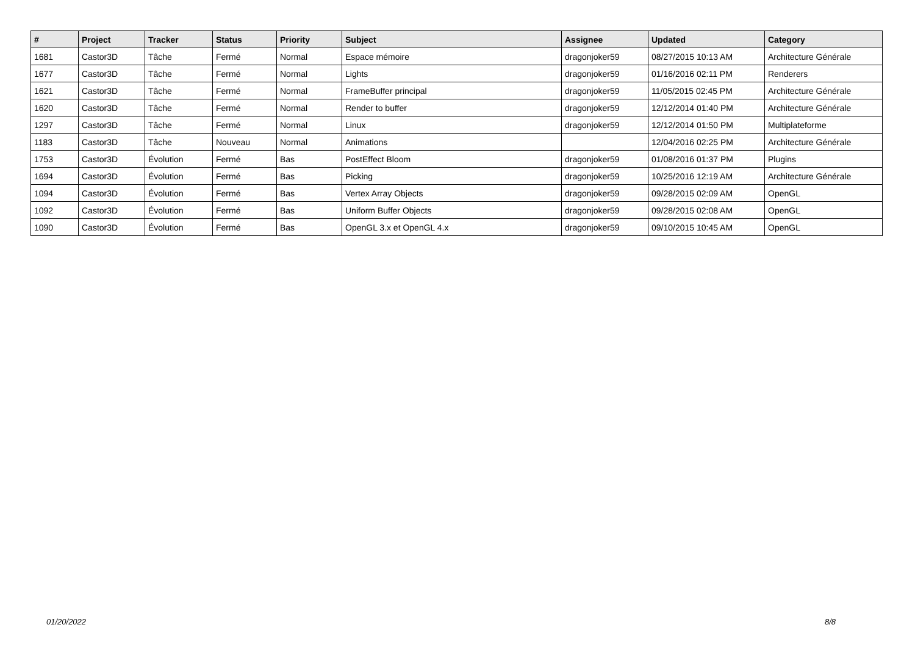| # | Project | Tracker | Status | Priority | Subject | Assignee | Updated | Category |
| --- | --- | --- | --- | --- | --- | --- | --- | --- |
| 1681 | Castor3D | Tâche | Fermé | Normal | Espace mémoire | dragonjoker59 | 08/27/2015 10:13 AM | Architecture Générale |
| 1677 | Castor3D | Tâche | Fermé | Normal | Lights | dragonjoker59 | 01/16/2016 02:11 PM | Renderers |
| 1621 | Castor3D | Tâche | Fermé | Normal | FrameBuffer principal | dragonjoker59 | 11/05/2015 02:45 PM | Architecture Générale |
| 1620 | Castor3D | Tâche | Fermé | Normal | Render to buffer | dragonjoker59 | 12/12/2014 01:40 PM | Architecture Générale |
| 1297 | Castor3D | Tâche | Fermé | Normal | Linux | dragonjoker59 | 12/12/2014 01:50 PM | Multiplateforme |
| 1183 | Castor3D | Tâche | Nouveau | Normal | Animations | | 12/04/2016 02:25 PM | Architecture Générale |
| 1753 | Castor3D | Évolution | Fermé | Bas | PostEffect Bloom | dragonjoker59 | 01/08/2016 01:37 PM | Plugins |
| 1694 | Castor3D | Évolution | Fermé | Bas | Picking | dragonjoker59 | 10/25/2016 12:19 AM | Architecture Générale |
| 1094 | Castor3D | Évolution | Fermé | Bas | Vertex Array Objects | dragonjoker59 | 09/28/2015 02:09 AM | OpenGL |
| 1092 | Castor3D | Évolution | Fermé | Bas | Uniform Buffer Objects | dragonjoker59 | 09/28/2015 02:08 AM | OpenGL |
| 1090 | Castor3D | Évolution | Fermé | Bas | OpenGL 3.x et OpenGL 4.x | dragonjoker59 | 09/10/2015 10:45 AM | OpenGL |
01/20/2022 8/8